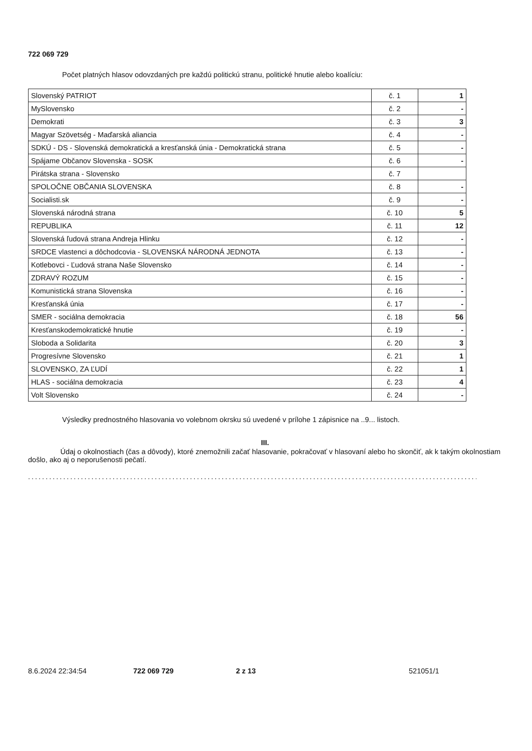722 069 729
Počet platných hlasov odovzdaných pre každú politickú stranu, politické hnutie alebo koalíciu:
| Slovenský PATRIOT | č. 1 | 1 |
| MySlovensko | č. 2 | - |
| Demokrati | č. 3 | 3 |
| Magyar Szövetség - Maďarská aliancia | č. 4 | - |
| SDKÚ - DS - Slovenská demokratická a kresťanská únia - Demokratická strana | č. 5 | - |
| Spájame Občanov Slovenska - SOSK | č. 6 | - |
| Pirátska strana - Slovensko | č. 7 | |
| SPOLOČNE OBČANIA SLOVENSKA | č. 8 | - |
| Socialisti.sk | č. 9 | - |
| Slovenská národná strana | č. 10 | 5 |
| REPUBLIKA | č. 11 | 12 |
| Slovenská ľudová strana Andreja Hlinku | č. 12 | - |
| SRDCE vlastenci a dôchodcovia - SLOVENSKÁ NÁRODNÁ JEDNOTA | č. 13 | - |
| Kotlebovci - Ľudová strana Naše Slovensko | č. 14 | - |
| ZDRAVÝ ROZUM | č. 15 | - |
| Komunistická strana Slovenska | č. 16 | - |
| Kresťanská únia | č. 17 | - |
| SMER - sociálna demokracia | č. 18 | 56 |
| Kresťanskodemokratické hnutie | č. 19 | - |
| Sloboda a Solidarita | č. 20 | 3 |
| Progresívne Slovensko | č. 21 | 1 |
| SLOVENSKO, ZA ĽUDÍ | č. 22 | 1 |
| HLAS - sociálna demokracia | č. 23 | 4 |
| Volt Slovensko | č. 24 | - |
Výsledky prednostného hlasovania vo volebnom okrsku sú uvedené v prílohe 1 zápisnice na ..9... listoch.
III.
Údaj o okolnostiach (čas a dôvody), ktoré znemožnili začať hlasovanie, pokračovať v hlasovaní alebo ho skončiť, ak k takým okolnostiam došlo, ako aj o neporušenosti pečatí.
.........................................................................................................................................
8.6.2024 22:34:54 722 069 729 2 z 13 521051/1